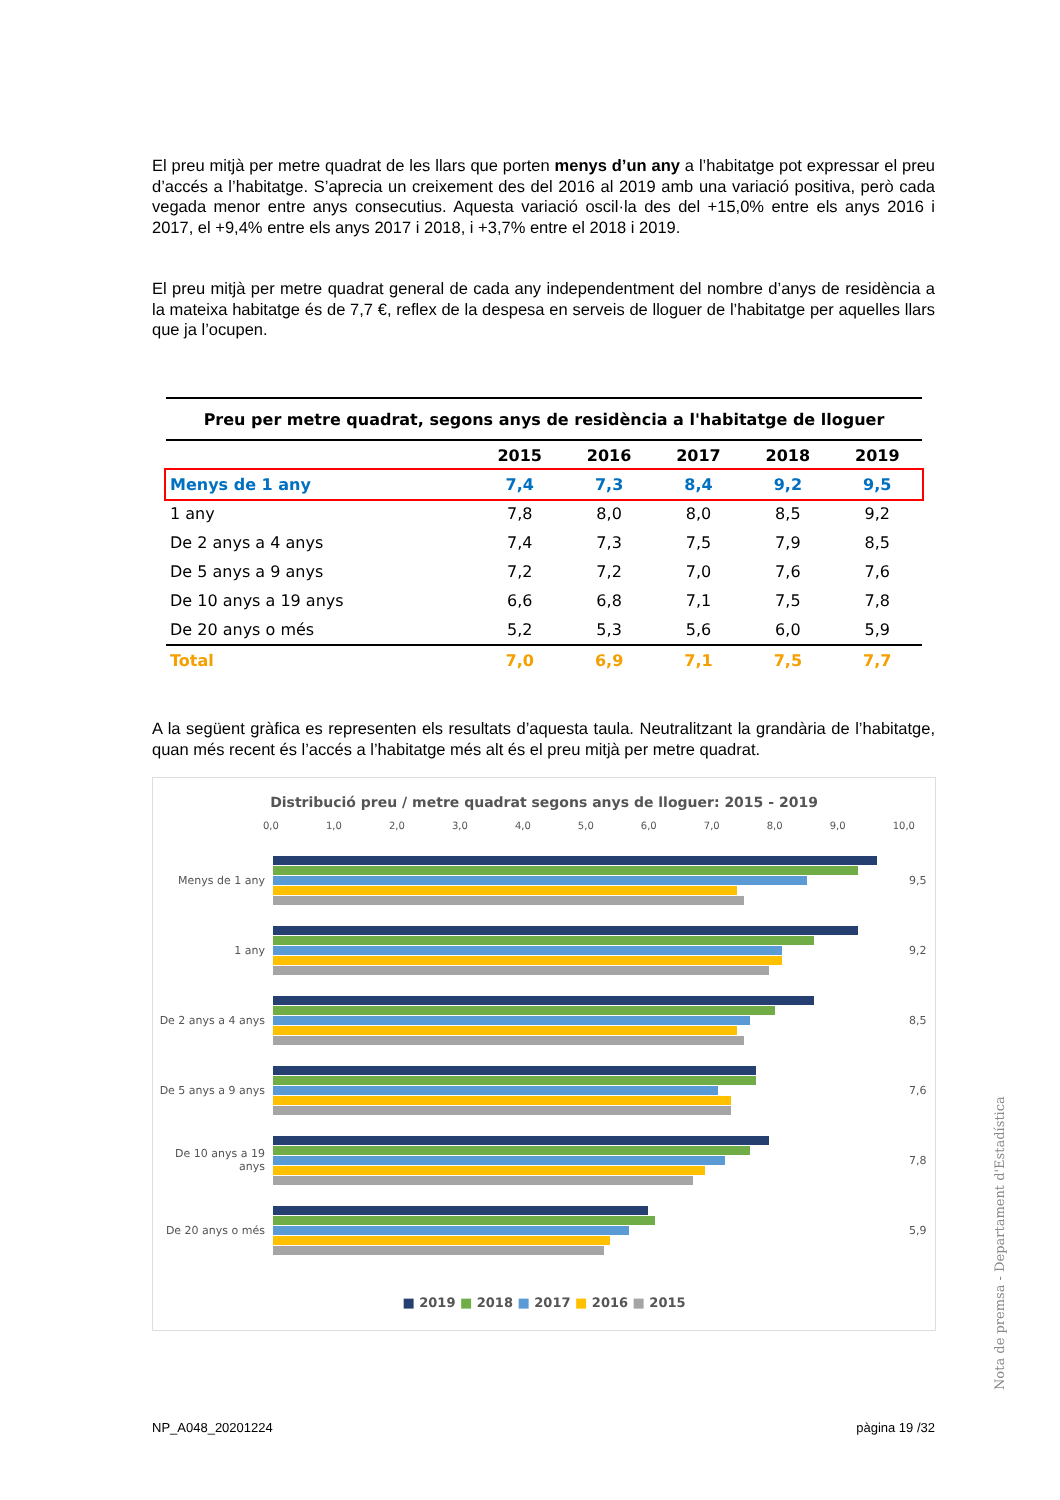El preu mitjà per metre quadrat de les llars que porten menys d’un any a l’habitatge pot expressar el preu d’accés a l’habitatge. S’aprecia un creixement des del 2016 al 2019 amb una variació positiva, però cada vegada menor entre anys consecutius. Aquesta variació oscil·la des del +15,0% entre els anys 2016 i 2017, el +9,4% entre els anys 2017 i 2018, i +3,7% entre el 2018 i 2019.
El preu mitjà per metre quadrat general de cada any independentment del nombre d’anys de residència a la mateixa habitatge és de 7,7 €, reflex de la despesa en serveis de lloguer de l’habitatge per aquelles llars que ja l’ocupen.
| Preu per metre quadrat, segons anys de residència a l'habitatge de lloguer | | | | | |
| --- | --- | --- | --- | --- | --- |
| | 2015 | 2016 | 2017 | 2018 | 2019 |
| Menys de 1 any | 7,4 | 7,3 | 8,4 | 9,2 | 9,5 |
| 1 any | 7,8 | 8,0 | 8,0 | 8,5 | 9,2 |
| De 2 anys a 4 anys | 7,4 | 7,3 | 7,5 | 7,9 | 8,5 |
| De 5 anys a 9 anys | 7,2 | 7,2 | 7,0 | 7,6 | 7,6 |
| De 10 anys a 19 anys | 6,6 | 6,8 | 7,1 | 7,5 | 7,8 |
| De 20 anys o més | 5,2 | 5,3 | 5,6 | 6,0 | 5,9 |
| Total | 7,0 | 6,9 | 7,1 | 7,5 | 7,7 |
A la següent gràfica es representen els resultats d’aquesta taula. Neutralitzant la grandària de l’habitatge, quan més recent és l’accés a l’habitatge més alt és el preu mitjà per metre quadrat.
Distribució preu / metre quadrat segons anys de lloguer: 2015 - 2019
0,0 1,0 2,0 3,0 4,0 5,0 6,0 7,0 8,0 9,0 10,0
Menys de 1 any 9,5
1 any 9,2
De 2 anys a 4 anys
8,5
De 5 anys a 9 anys
7,6
De 10 anys a 19 anys
7,8
De 20 anys o més 5,9
■ 2019 ■ 2018 ■ 2017 ■ 2016 ■ 2015
NP_A048_20201224 pàgina 19 /32
Nota de premsa - Departament d'Estadística